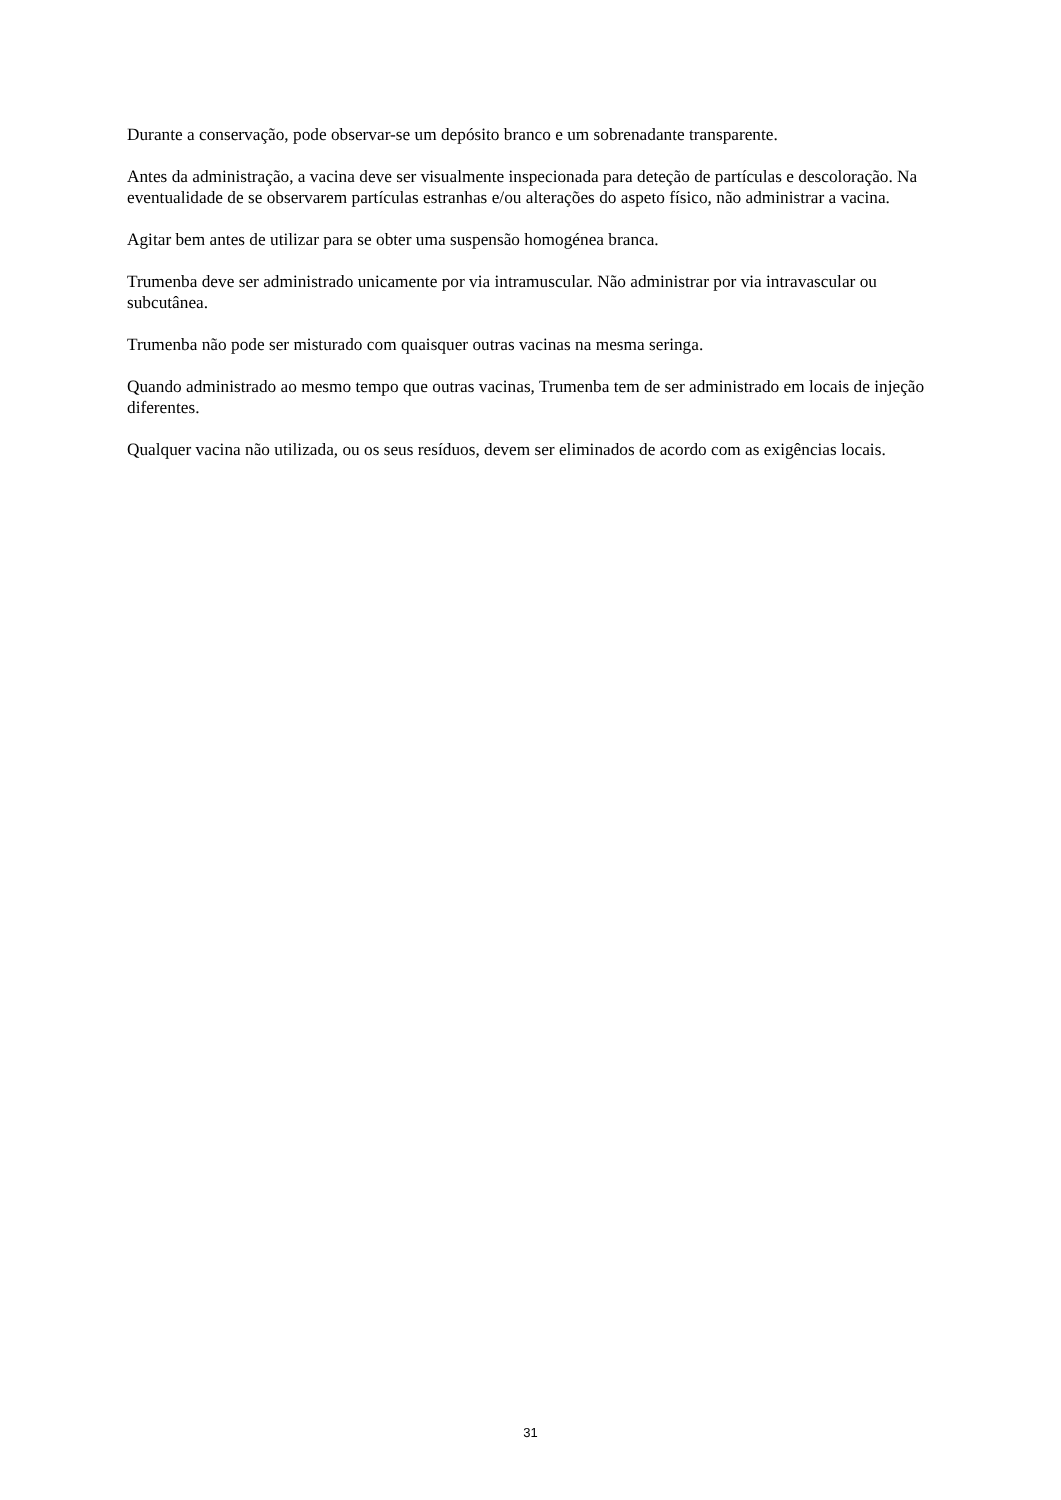Durante a conservação, pode observar-se um depósito branco e um sobrenadante transparente.
Antes da administração, a vacina deve ser visualmente inspecionada para deteção de partículas e descoloração. Na eventualidade de se observarem partículas estranhas e/ou alterações do aspeto físico, não administrar a vacina.
Agitar bem antes de utilizar para se obter uma suspensão homogénea branca.
Trumenba deve ser administrado unicamente por via intramuscular. Não administrar por via intravascular ou subcutânea.
Trumenba não pode ser misturado com quaisquer outras vacinas na mesma seringa.
Quando administrado ao mesmo tempo que outras vacinas, Trumenba tem de ser administrado em locais de injeção diferentes.
Qualquer vacina não utilizada, ou os seus resíduos, devem ser eliminados de acordo com as exigências locais.
31